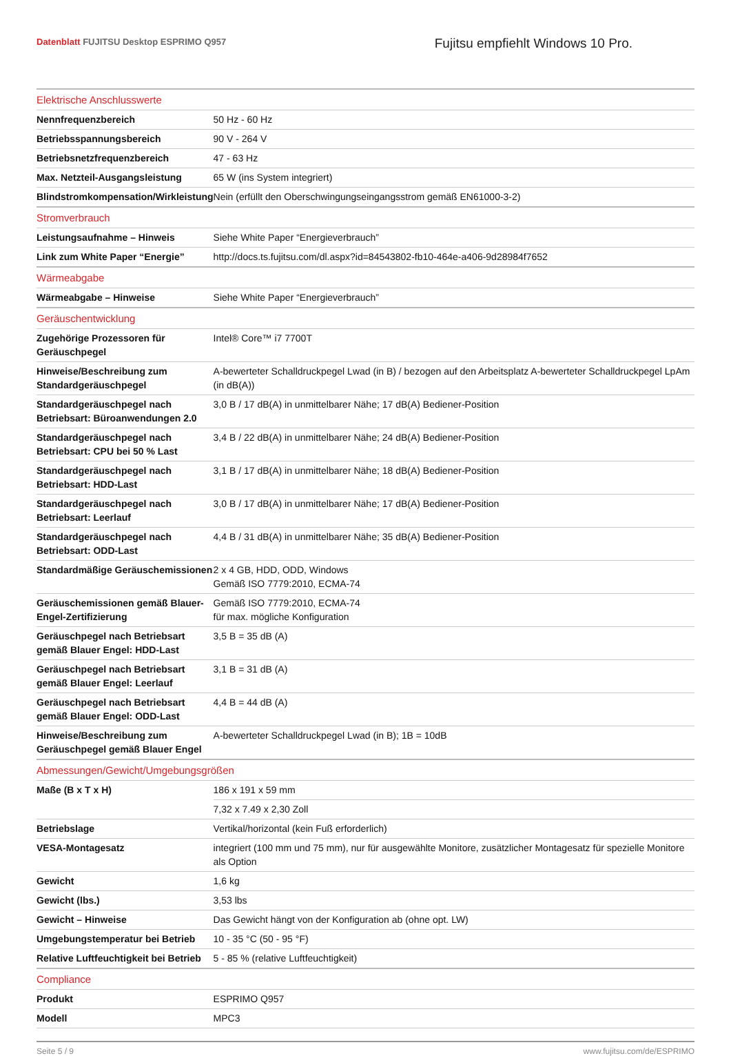Datenblatt FUJITSU Desktop ESPRIMO Q957
Fujitsu empfiehlt Windows 10 Pro.
| Elektrische Anschlusswerte | |
| --- | --- |
| Nennfrequenzbereich | 50 Hz - 60 Hz |
| Betriebsspannungsbereich | 90 V - 264 V |
| Betriebsnetzfrequenzbereich | 47 - 63 Hz |
| Max. Netzteil-Ausgangsleistung | 65 W (ins System integriert) |
| Blindstromkompensation/Wirkleistung | Nein (erfüllt den Oberschwingungseingangsstrom gemäß EN61000-3-2) |
| Stromverbrauch | |
| Leistungsaufnahme – Hinweis | Siehe White Paper “Energieverbrauch” |
| Link zum White Paper “Energie” | http://docs.ts.fujitsu.com/dl.aspx?id=84543802-fb10-464e-a406-9d28984f7652 |
| Wärmeabgabe | |
| Wärmeabgabe – Hinweise | Siehe White Paper “Energieverbrauch” |
| Geräuschentwicklung | |
| Zugehörige Prozessoren für Geräuschpegel | Intel® Core™ i7 7700T |
| Hinweise/Beschreibung zum Standardgeräuschpegel | A-bewerteter Schalldruckpegel Lwad (in B) / bezogen auf den Arbeitsplatz A-bewerteter Schalldruckpegel LpAm (in dB(A)) |
| Standardgeräuschpegel nach Betriebsart: Büroanwendungen 2.0 | 3,0 B / 17 dB(A) in unmittelbarer Nähe; 17 dB(A) Bediener-Position |
| Standardgeräuschpegel nach Betriebsart: CPU bei 50 % Last | 3,4 B / 22 dB(A) in unmittelbarer Nähe; 24 dB(A) Bediener-Position |
| Standardgeräuschpegel nach Betriebsart: HDD-Last | 3,1 B / 17 dB(A) in unmittelbarer Nähe; 18 dB(A) Bediener-Position |
| Standardgeräuschpegel nach Betriebsart: Leerlauf | 3,0 B / 17 dB(A) in unmittelbarer Nähe; 17 dB(A) Bediener-Position |
| Standardgeräuschpegel nach Betriebsart: ODD-Last | 4,4 B / 31 dB(A) in unmittelbarer Nähe; 35 dB(A) Bediener-Position |
| Standardmäßige Geräuschemissionen | 2 x 4 GB, HDD, ODD, Windows Gemäß ISO 7779:2010, ECMA-74 |
| Geräuschemissionen gemäß Blauer-Engel-Zertifizierung | Gemäß ISO 7779:2010, ECMA-74 für max. mögliche Konfiguration |
| Geräuschpegel nach Betriebsart gemäß Blauer Engel: HDD-Last | 3,5 B = 35 dB (A) |
| Geräuschpegel nach Betriebsart gemäß Blauer Engel: Leerlauf | 3,1 B = 31 dB (A) |
| Geräuschpegel nach Betriebsart gemäß Blauer Engel: ODD-Last | 4,4 B = 44 dB (A) |
| Hinweise/Beschreibung zum Geräuschpegel gemäß Blauer Engel | A-bewerteter Schalldruckpegel Lwad (in B); 1B = 10dB |
| Abmessungen/Gewicht/Umgebungsgrößen | |
| Maße (B x T x H) | 186 x 191 x 59 mm |
| | 7,32 x 7.49 x 2,30 Zoll |
| Betriebslage | Vertikal/horizontal (kein Fuß erforderlich) |
| VESA-Montagesatz | integriert (100 mm und 75 mm), nur für ausgewählte Monitore, zusätzlicher Montagesatz für spezielle Monitore als Option |
| Gewicht | 1,6 kg |
| Gewicht (lbs.) | 3,53 lbs |
| Gewicht – Hinweise | Das Gewicht hängt von der Konfiguration ab (ohne opt. LW) |
| Umgebungstemperatur bei Betrieb | 10 - 35 °C (50 - 95 °F) |
| Relative Luftfeuchtigkeit bei Betrieb | 5 - 85 % (relative Luftfeuchtigkeit) |
| Compliance | |
| Produkt | ESPRIMO Q957 |
| Modell | MPC3 |
Seite 5 / 9 www.fujitsu.com/de/ESPRIMO